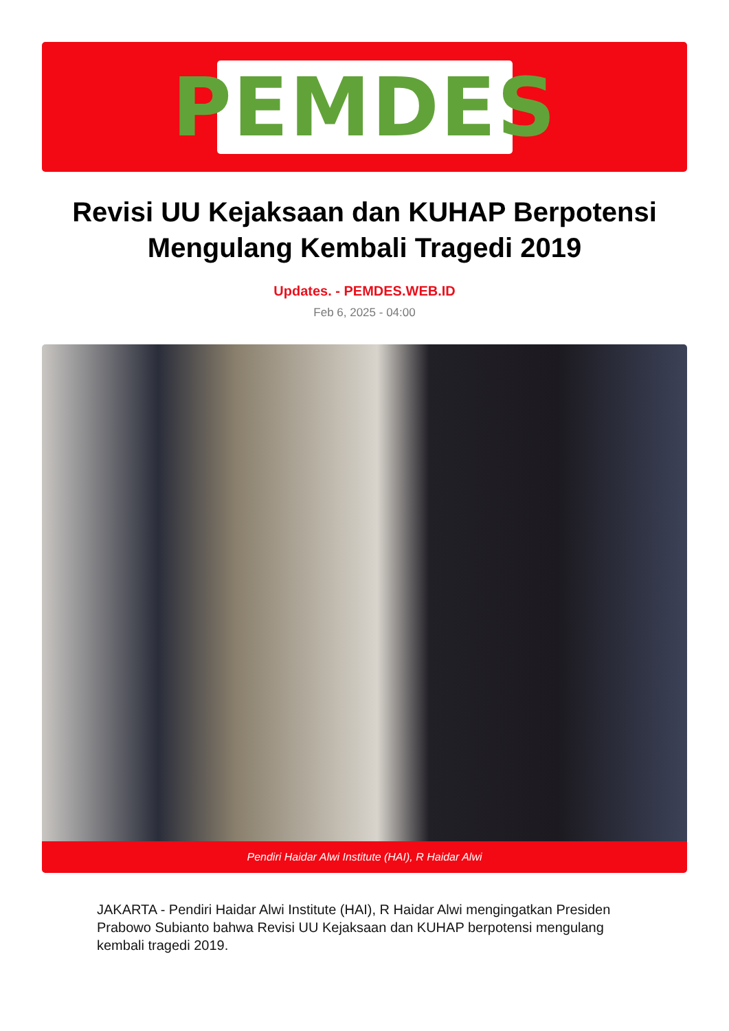PEMDES
Revisi UU Kejaksaan dan KUHAP Berpotensi Mengulang Kembali Tragedi 2019
Updates. - PEMDES.WEB.ID
Feb 6, 2025 - 04:00
Pendiri Haidar Alwi Institute (HAI), R Haidar Alwi
JAKARTA - Pendiri Haidar Alwi Institute (HAI), R Haidar Alwi mengingatkan Presiden Prabowo Subianto bahwa Revisi UU Kejaksaan dan KUHAP berpotensi mengulang kembali tragedi 2019.